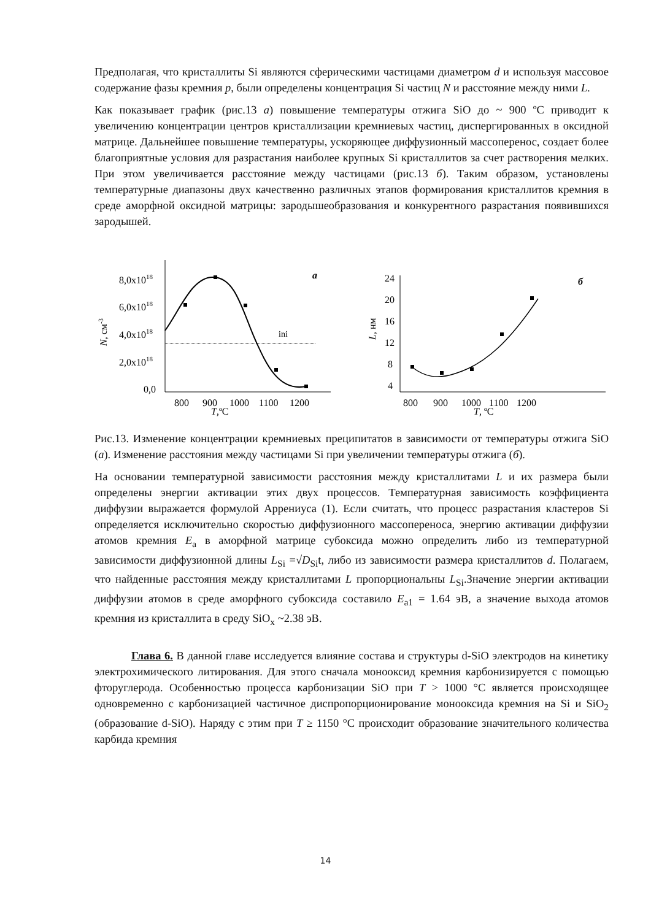Предполагая, что кристаллиты Si являются сферическими частицами диаметром d и используя массовое содержание фазы кремния p, были определены концентрация Si частиц N и расстояние между ними L.
Как показывает график (рис.13 а) повышение температуры отжига SiO до ~ 900 ºС приводит к увеличению концентрации центров кристаллизации кремниевых частиц, диспергированных в оксидной матрице. Дальнейшее повышение температуры, ускоряющее диффузионный массоперенос, создает более благоприятные условия для разрастания наиболее крупных Si кристаллитов за счет растворения мелких. При этом увеличивается расстояние между частицами (рис.13 б). Таким образом, установлены температурные диапазоны двух качественно различных этапов формирования кристаллитов кремния в среде аморфной оксидной матрицы: зародышеобразования и конкурентного разрастания появившихся зародышей.
8,0x1018
6,0x1018
4,0x1018
2,0x1018
0,0
800
900
1000
1100
1200
T,ºC
N, см-3
а
ini
24
20
16
12
8
4
800
900
1000
1100
1200
T, ºC
L, нм
б
Рис.13. Изменение концентрации кремниевых преципитатов в зависимости от температуры отжига SiO (а). Изменение расстояния между частицами Si при увеличении температуры отжига (б).
На основании температурной зависимости расстояния между кристаллитами L и их размера были определены энергии активации этих двух процессов. Температурная зависимость коэффициента диффузии выражается формулой Аррениуса (1). Если считать, что процесс разрастания кластеров Si определяется исключительно скоростью диффузионного массопереноса, энергию активации диффузии атомов кремния E<sub>a</sub> в аморфной матрице субоксида можно определить либо из температурной зависимости диффузионной длины L<sub>Si</sub> =√D<sub>Si</sub>t, либо из зависимости размера кристаллитов d. Полагаем, что найденные расстояния между кристаллитами L пропорциональны L<sub>Si</sub>.Значение энергии активации диффузии атомов в среде аморфного субоксида составило E<sub>a1</sub> = 1.64 эВ, а значение выхода атомов кремния из кристаллита в среду SiO<sub>x</sub> ~2.38 эВ.
Глава 6. В данной главе исследуется влияние состава и структуры d-SiO электродов на кинетику электрохимического литирования. Для этого сначала монооксид кремния карбонизируется с помощью фторуглерода. Особенностью процесса карбонизации SiO при T > 1000 °С является происходящее одновременно с карбонизацией частичное диспропорционирование монооксида кремния на Si и SiO<sub>2</sub> (образование d-SiO). Наряду с этим при T ≥ 1150 °C происходит образование значительного количества карбида кремния
14